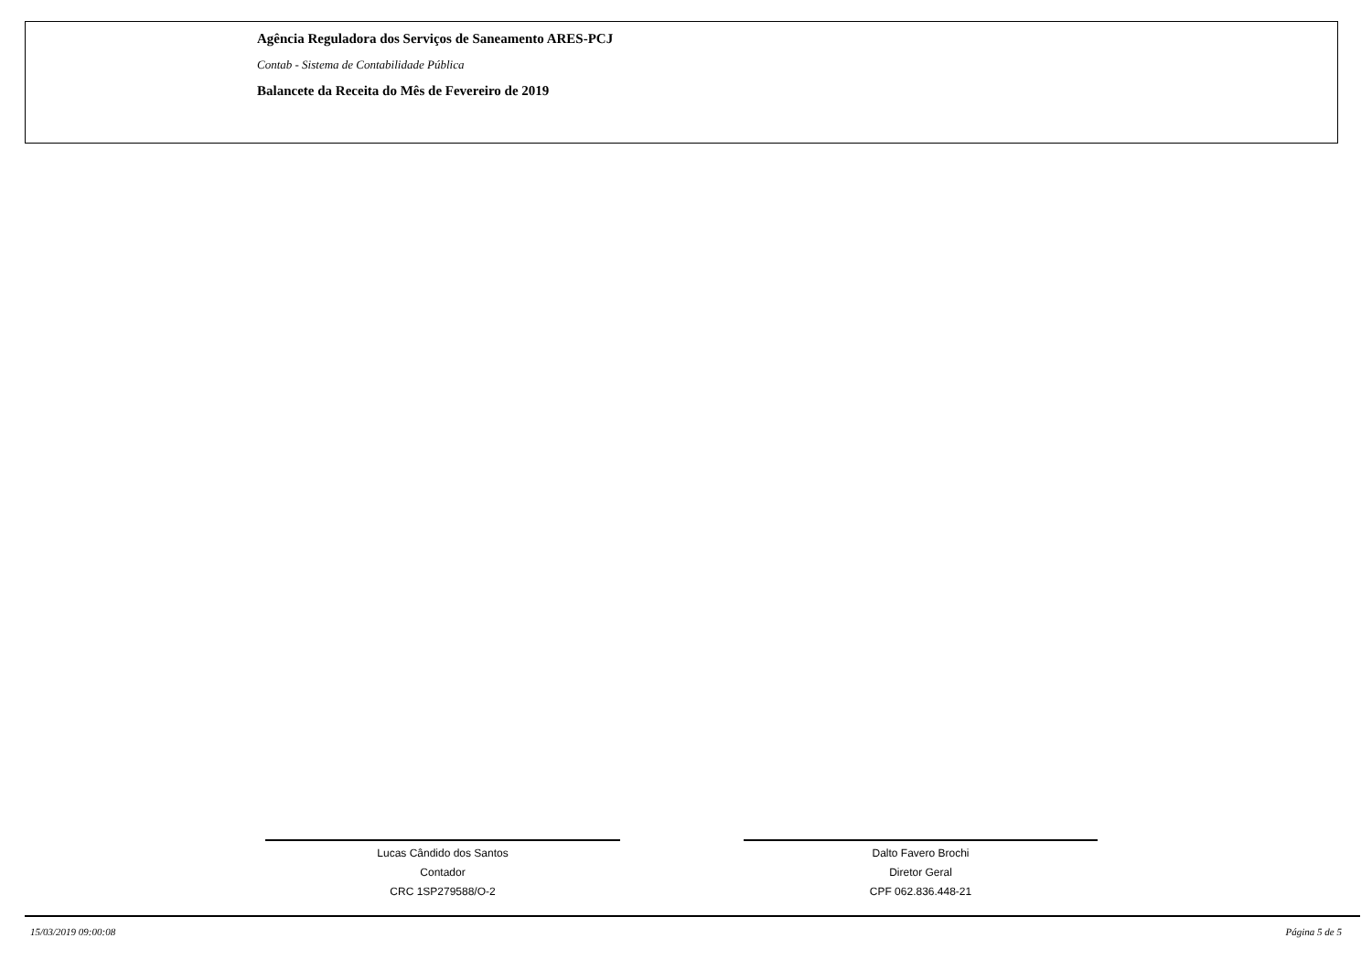Agência Reguladora dos Serviços de Saneamento ARES-PCJ
Contab - Sistema de Contabilidade Pública
Balancete da Receita do Mês de Fevereiro de 2019
Lucas Cândido dos Santos
Contador
CRC 1SP279588/O-2
Dalto Favero Brochi
Diretor Geral
CPF 062.836.448-21
15/03/2019 09:00:08 Página 5 de 5